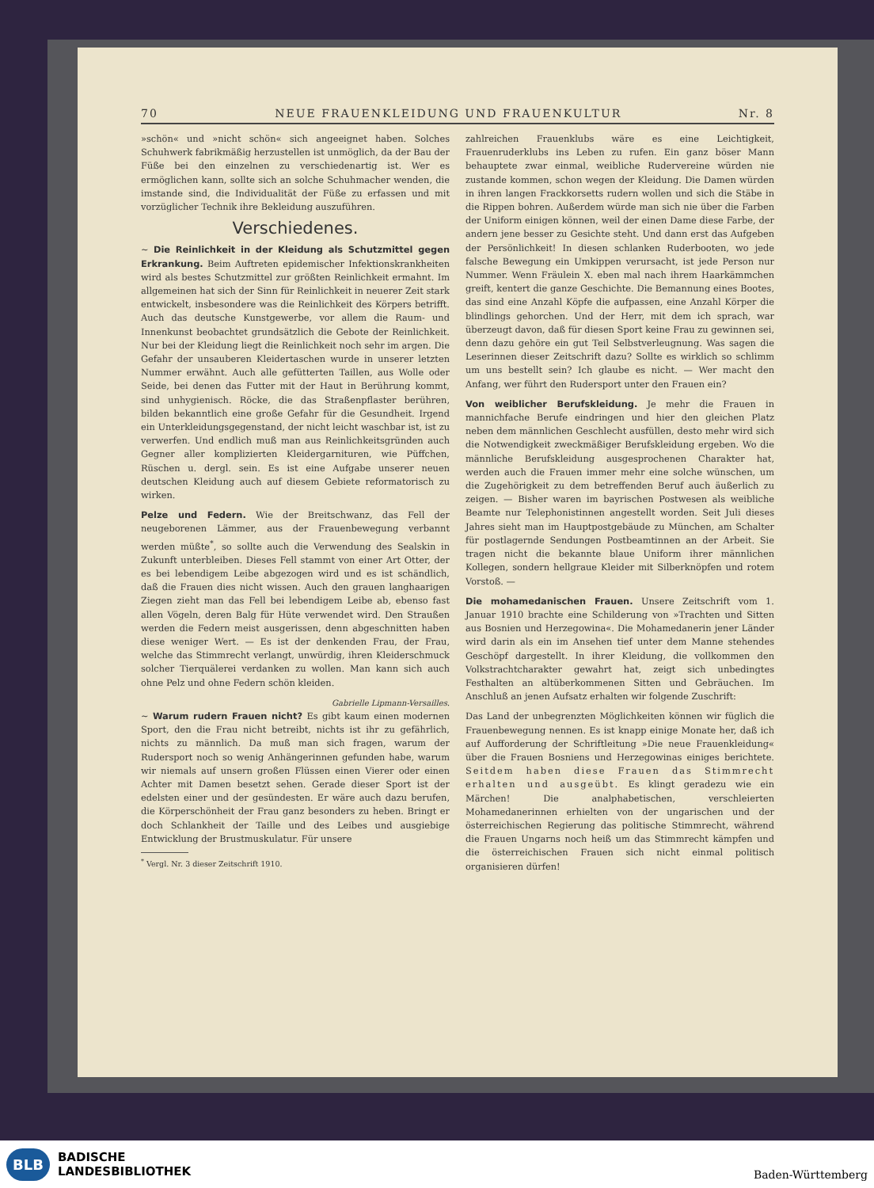70 NEUE FRAUENKLEIDUNG UND FRAUENKULTUR Nr. 8
»schön« und »nicht schön« sich angeeignet haben. Solches Schuhwerk fabrikmäßig herzustellen ist unmöglich, da der Bau der Füße bei den einzelnen zu verschiedenartig ist. Wer es ermöglichen kann, sollte sich an solche Schuhmacher wenden, die imstande sind, die Individualität der Füße zu erfassen und mit vorzüglicher Technik ihre Bekleidung auszuführen.
Verschiedenes.
~ Die Reinlichkeit in der Kleidung als Schutzmittel gegen Erkrankung. Beim Auftreten epidemischer Infektionskrankheiten wird als bestes Schutzmittel zur größten Reinlichkeit ermahnt. Im allgemeinen hat sich der Sinn für Reinlichkeit in neuerer Zeit stark entwickelt, insbesondere was die Reinlichkeit des Körpers betrifft. Auch das deutsche Kunstgewerbe, vor allem die Raum- und Innenkunst beobachtet grundsätzlich die Gebote der Reinlichkeit. Nur bei der Kleidung liegt die Reinlichkeit noch sehr im argen. Die Gefahr der unsauberen Kleidertaschen wurde in unserer letzten Nummer erwähnt. Auch alle gefütterten Taillen, aus Wolle oder Seide, bei denen das Futter mit der Haut in Berührung kommt, sind unhygienisch. Röcke, die das Straßenpflaster berühren, bilden bekanntlich eine große Gefahr für die Gesundheit. Irgend ein Unterkleidungsgegenstand, der nicht leicht waschbar ist, ist zu verwerfen. Und endlich muß man aus Reinlichkeitsgründen auch Gegner aller komplizierten Kleidergarnituren, wie Püffchen, Rüschen u. dergl. sein. Es ist eine Aufgabe unserer neuen deutschen Kleidung auch auf diesem Gebiete reformatorisch zu wirken.
Pelze und Federn. Wie der Breitschwanz, das Fell der neugeborenen Lämmer, aus der Frauenbewegung verbannt werden müßte<sup>*</sup>, so sollte auch die Verwendung des Sealskin in Zukunft unterbleiben. Dieses Fell stammt von einer Art Otter, der es bei lebendigem Leibe abgezogen wird und es ist schändlich, daß die Frauen dies nicht wissen. Auch den grauen langhaarigen Ziegen zieht man das Fell bei lebendigem Leibe ab, ebenso fast allen Vögeln, deren Balg für Hüte verwendet wird. Den Straußen werden die Federn meist ausgerissen, denn abgeschnitten haben diese weniger Wert. — Es ist der denkenden Frau, der Frau, welche das Stimmrecht verlangt, unwürdig, ihren Kleiderschmuck solcher Tierquälerei verdanken zu wollen. Man kann sich auch ohne Pelz und ohne Federn schön kleiden.
Gabrielle Lipmann-Versailles.
~ Warum rudern Frauen nicht? Es gibt kaum einen modernen Sport, den die Frau nicht betreibt, nichts ist ihr zu gefährlich, nichts zu männlich. Da muß man sich fragen, warum der Rudersport noch so wenig Anhängerinnen gefunden habe, warum wir niemals auf unsern großen Flüssen einen Vierer oder einen Achter mit Damen besetzt sehen. Gerade dieser Sport ist der edelsten einer und der gesündesten. Er wäre auch dazu berufen, die Körperschönheit der Frau ganz besonders zu heben. Bringt er doch Schlankheit der Taille und des Leibes und ausgiebige Entwicklung der Brustmuskulatur. Für unsere
<sup>*</sup> Vergl. Nr. 3 dieser Zeitschrift 1910.
zahlreichen Frauenklubs wäre es eine Leichtigkeit, Frauenruderklubs ins Leben zu rufen. Ein ganz böser Mann behauptete zwar einmal, weibliche Rudervereine würden nie zustande kommen, schon wegen der Kleidung. Die Damen würden in ihren langen Frackkorsetts rudern wollen und sich die Stäbe in die Rippen bohren. Außerdem würde man sich nie über die Farben der Uniform einigen können, weil der einen Dame diese Farbe, der andern jene besser zu Gesichte steht. Und dann erst das Aufgeben der Persönlichkeit! In diesen schlanken Ruderbooten, wo jede falsche Bewegung ein Umkippen verursacht, ist jede Person nur Nummer. Wenn Fräulein X. eben mal nach ihrem Haarkämmchen greift, kentert die ganze Geschichte. Die Bemannung eines Bootes, das sind eine Anzahl Köpfe die aufpassen, eine Anzahl Körper die blindlings gehorchen. Und der Herr, mit dem ich sprach, war überzeugt davon, daß für diesen Sport keine Frau zu gewinnen sei, denn dazu gehöre ein gut Teil Selbstverleugnung. Was sagen die Leserinnen dieser Zeitschrift dazu? Sollte es wirklich so schlimm um uns bestellt sein? Ich glaube es nicht. — Wer macht den Anfang, wer führt den Rudersport unter den Frauen ein?
Von weiblicher Berufskleidung. Je mehr die Frauen in mannichfache Berufe eindringen und hier den gleichen Platz neben dem männlichen Geschlecht ausfüllen, desto mehr wird sich die Notwendigkeit zweckmäßiger Berufskleidung ergeben. Wo die männliche Berufskleidung ausgesprochenen Charakter hat, werden auch die Frauen immer mehr eine solche wünschen, um die Zugehörigkeit zu dem betreffenden Beruf auch äußerlich zu zeigen. — Bisher waren im bayrischen Postwesen als weibliche Beamte nur Telephonistinnen angestellt worden. Seit Juli dieses Jahres sieht man im Hauptpostgebäude zu München, am Schalter für postlagernde Sendungen Postbeamtinnen an der Arbeit. Sie tragen nicht die bekannte blaue Uniform ihrer männlichen Kollegen, sondern hellgraue Kleider mit Silberknöpfen und rotem Vorstoß. —
Die mohamedanischen Frauen. Unsere Zeitschrift vom 1. Januar 1910 brachte eine Schilderung von »Trachten und Sitten aus Bosnien und Herzegowina«. Die Mohamedanerin jener Länder wird darin als ein im Ansehen tief unter dem Manne stehendes Geschöpf dargestellt. In ihrer Kleidung, die vollkommen den Volkstrachtcharakter gewahrt hat, zeigt sich unbedingtes Festhalten an altüberkommenen Sitten und Gebräuchen. Im Anschluß an jenen Aufsatz erhalten wir folgende Zuschrift:
Das Land der unbegrenzten Möglichkeiten können wir füglich die Frauenbewegung nennen. Es ist knapp einige Monate her, daß ich auf Aufforderung der Schriftleitung »Die neue Frauenkleidung« über die Frauen Bosniens und Herzegowinas einiges berichtete. Seitdem haben diese Frauen das Stimmrecht erhalten und ausgeübt. Es klingt geradezu wie ein Märchen! Die analphabetischen, verschleierten Mohamedanerinnen erhielten von der ungarischen und der österreichischen Regierung das politische Stimmrecht, während die Frauen Ungarns noch heiß um das Stimmrecht kämpfen und die österreichischen Frauen sich nicht einmal politisch organisieren dürfen!
BLB BADISCHE
LANDESBIBLIOTHEK
Baden-Württemberg